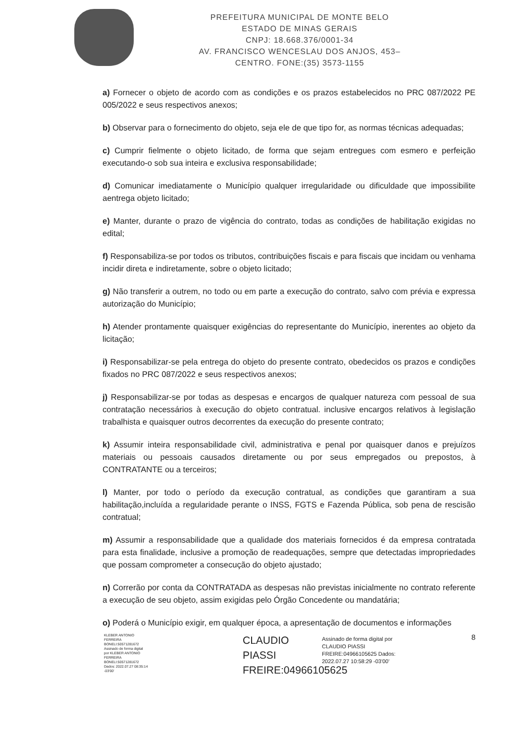PREFEITURA MUNICIPAL DE MONTE BELO
ESTADO DE MINAS GERAIS
CNPJ: 18.668.376/0001-34
AV. FRANCISCO WENCESLAU DOS ANJOS, 453–
CENTRO. FONE:(35) 3573-1155
a) Fornecer o objeto de acordo com as condições e os prazos estabelecidos no PRC 087/2022 PE 005/2022 e seus respectivos anexos;
b) Observar para o fornecimento do objeto, seja ele de que tipo for, as normas técnicas adequadas;
c) Cumprir fielmente o objeto licitado, de forma que sejam entregues com esmero e perfeição executando-o sob sua inteira e exclusiva responsabilidade;
d) Comunicar imediatamente o Município qualquer irregularidade ou dificuldade que impossibilite aentrega objeto licitado;
e) Manter, durante o prazo de vigência do contrato, todas as condições de habilitação exigidas no edital;
f) Responsabiliza-se por todos os tributos, contribuições fiscais e para fiscais que incidam ou venhama incidir direta e indiretamente, sobre o objeto licitado;
g) Não transferir a outrem, no todo ou em parte a execução do contrato, salvo com prévia e expressa autorização do Município;
h) Atender prontamente quaisquer exigências do representante do Município, inerentes ao objeto da licitação;
i) Responsabilizar-se pela entrega do objeto do presente contrato, obedecidos os prazos e condições fixados no PRC 087/2022 e seus respectivos anexos;
j) Responsabilizar-se por todas as despesas e encargos de qualquer natureza com pessoal de sua contratação necessários à execução do objeto contratual. inclusive encargos relativos à legislação trabalhista e quaisquer outros decorrentes da execução do presente contrato;
k) Assumir inteira responsabilidade civil, administrativa e penal por quaisquer danos e prejuízos materiais ou pessoais causados diretamente ou por seus empregados ou prepostos, à CONTRATANTE ou a terceiros;
l) Manter, por todo o período da execução contratual, as condições que garantiram a sua habilitação,incluída a regularidade perante o INSS, FGTS e Fazenda Pública, sob pena de rescisão contratual;
m) Assumir a responsabilidade que a qualidade dos materiais fornecidos é da empresa contratada para esta finalidade, inclusive a promoção de readequações, sempre que detectadas impropriedades que possam comprometer a consecução do objeto ajustado;
n) Correrão por conta da CONTRATADA as despesas não previstas inicialmente no contrato referente a execução de seu objeto, assim exigidas pelo Órgão Concedente ou mandatária;
o) Poderá o Município exigir, em qualquer época, a apresentação de documentos e informações
KLEBER ANTONIO FERREIRA BONELI:50571281672 Assinado de forma digital por KLEBER ANTONIO FERREIRA BONELI:50571281672 Dados: 2022.07.27 08:35:14 -03'00'
CLAUDIO PIASSI FREIRE:04966105625
Assinado de forma digital por CLAUDIO PIASSI FREIRE:04966105625 Dados: 2022.07.27 10:58:29 -03'00'
8